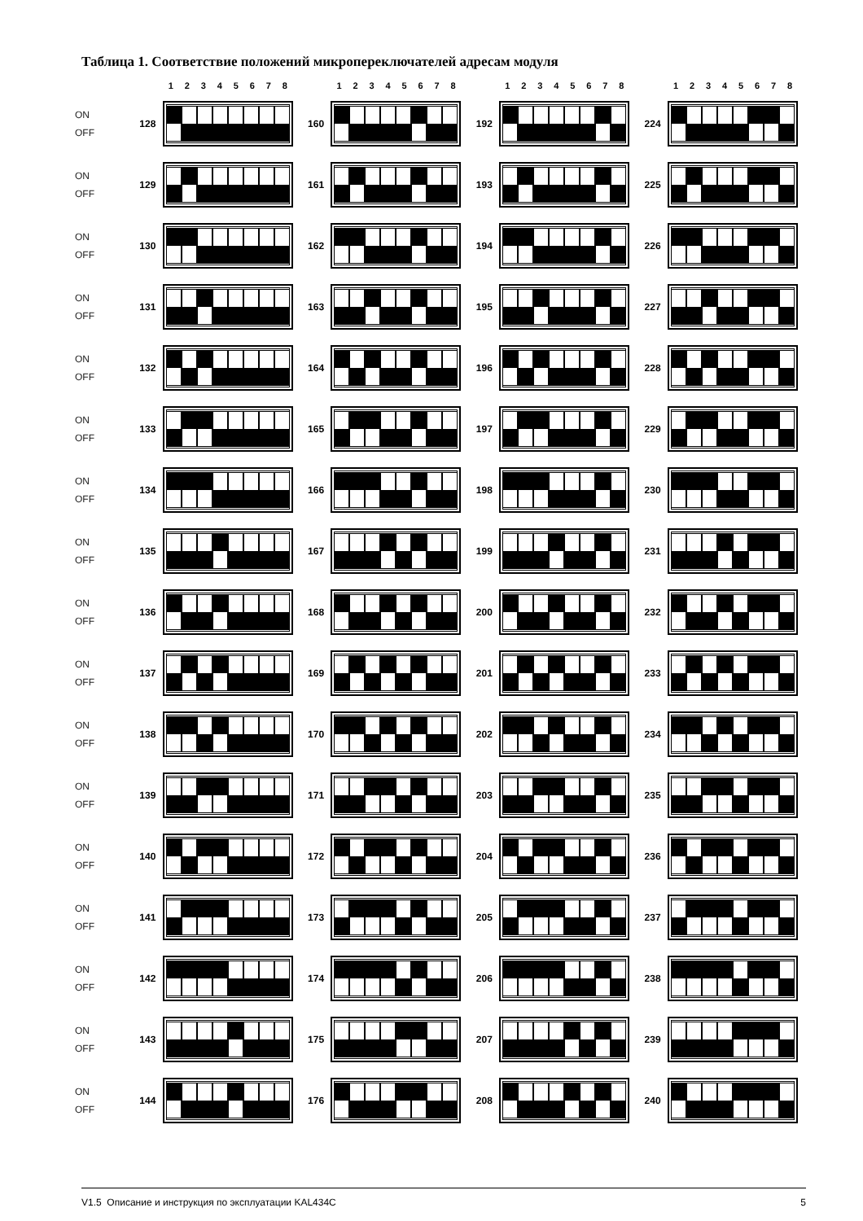Таблица 1. Соответствие положений микропереключателей адресам модуля
| | | 1 2 3 4 5 6 7 8 | | 1 2 3 4 5 6 7 8 | | 1 2 3 4 5 6 7 8 | | 1 2 3 4 5 6 7 8 |
| ON OFF | 128 | | 160 | | 192 | | 224 | |
| ON OFF | 129 | | 161 | | 193 | | 225 | |
| ON OFF | 130 | | 162 | | 194 | | 226 | |
| ON OFF | 131 | | 163 | | 195 | | 227 | |
| ON OFF | 132 | | 164 | | 196 | | 228 | |
| ON OFF | 133 | | 165 | | 197 | | 229 | |
| ON OFF | 134 | | 166 | | 198 | | 230 | |
| ON OFF | 135 | | 167 | | 199 | | 231 | |
| ON OFF | 136 | | 168 | | 200 | | 232 | |
| ON OFF | 137 | | 169 | | 201 | | 233 | |
| ON OFF | 138 | | 170 | | 202 | | 234 | |
| ON OFF | 139 | | 171 | | 203 | | 235 | |
| ON OFF | 140 | | 172 | | 204 | | 236 | |
| ON OFF | 141 | | 173 | | 205 | | 237 | |
| ON OFF | 142 | | 174 | | 206 | | 238 | |
| ON OFF | 143 | | 175 | | 207 | | 239 | |
| ON OFF | 144 | | 176 | | 208 | | 240 | |
V1.5 Описание и инструкция по эксплуатации KAL434C 5